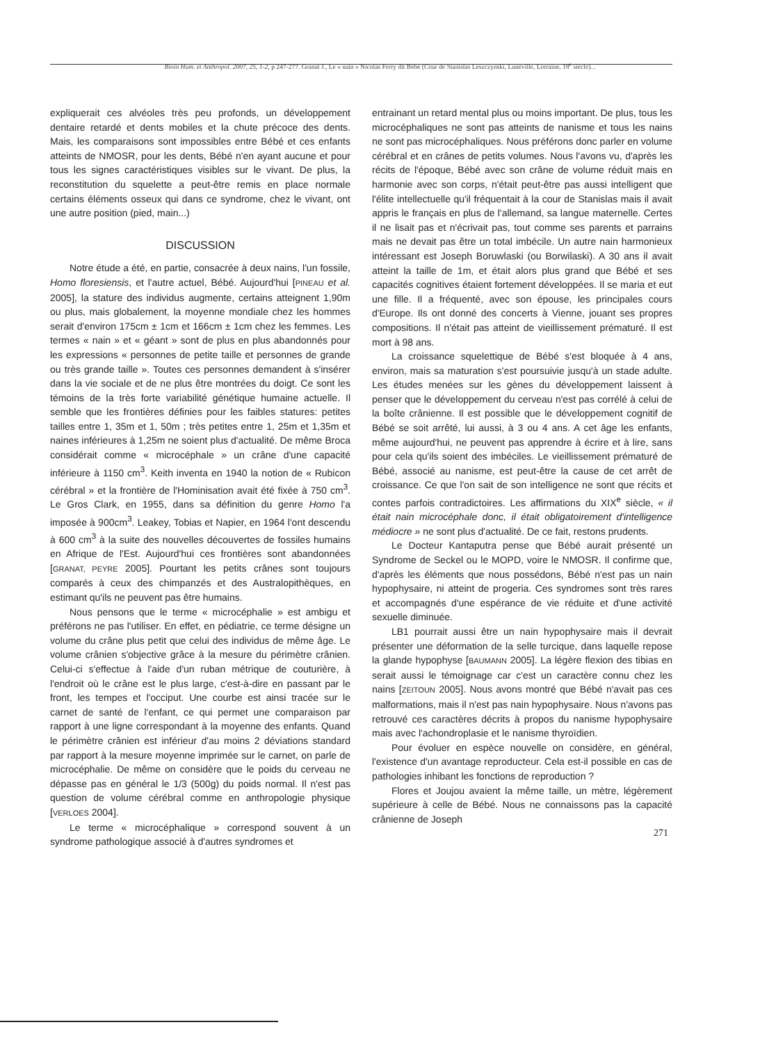Bioin Hum. et Anthropol. 2007, 25, 1-2, p 247-277. Granat J., Le « nain » Nicolas Ferry dit Bébé (Cour de Stanislas Leszczynski, Lunéville, Lorraine, 18<sup>e</sup> siècle)...
expliquerait ces alvéoles très peu profonds, un développement dentaire retardé et dents mobiles et la chute précoce des dents. Mais, les comparaisons sont impossibles entre Bébé et ces enfants atteints de NMOSR, pour les dents, Bébé n'en ayant aucune et pour tous les signes caractéristiques visibles sur le vivant. De plus, la reconstitution du squelette a peut-être remis en place normale certains éléments osseux qui dans ce syndrome, chez le vivant, ont une autre position (pied, main...)
DISCUSSION
Notre étude a été, en partie, consacrée à deux nains, l'un fossile, Homo floresiensis, et l'autre actuel, Bébé. Aujourd'hui [PINEAU et al. 2005], la stature des individus augmente, certains atteignent 1,90m ou plus, mais globalement, la moyenne mondiale chez les hommes serait d'environ 175cm ± 1cm et 166cm ± 1cm chez les femmes. Les termes « nain » et « géant » sont de plus en plus abandonnés pour les expressions « personnes de petite taille et personnes de grande ou très grande taille ». Toutes ces personnes demandent à s'insérer dans la vie sociale et de ne plus être montrées du doigt. Ce sont les témoins de la très forte variabilité génétique humaine actuelle. Il semble que les frontières définies pour les faibles statures: petites tailles entre 1, 35m et 1, 50m ; très petites entre 1, 25m et 1,35m et naines inférieures à 1,25m ne soient plus d'actualité. De même Broca considérait comme « microcéphale » un crâne d'une capacité inférieure à 1150 cm<sup>3</sup>. Keith inventa en 1940 la notion de « Rubicon cérébral » et la frontière de l'Hominisation avait été fixée à 750 cm<sup>3</sup>. Le Gros Clark, en 1955, dans sa définition du genre Homo l'a imposée à 900cm<sup>3</sup>. Leakey, Tobias et Napier, en 1964 l'ont descendu à 600 cm<sup>3</sup> à la suite des nouvelles découvertes de fossiles humains en Afrique de l'Est. Aujourd'hui ces frontières sont abandonnées [GRANAT, PEYRE 2005]. Pourtant les petits crânes sont toujours comparés à ceux des chimpanzés et des Australopithèques, en estimant qu'ils ne peuvent pas être humains.
Nous pensons que le terme « microcéphalie » est ambigu et préférons ne pas l'utiliser. En effet, en pédiatrie, ce terme désigne un volume du crâne plus petit que celui des individus de même âge. Le volume crânien s'objective grâce à la mesure du périmètre crânien. Celui-ci s'effectue à l'aide d'un ruban métrique de couturière, à l'endroit où le crâne est le plus large, c'est-à-dire en passant par le front, les tempes et l'occiput. Une courbe est ainsi tracée sur le carnet de santé de l'enfant, ce qui permet une comparaison par rapport à une ligne correspondant à la moyenne des enfants. Quand le périmètre crânien est inférieur d'au moins 2 déviations standard par rapport à la mesure moyenne imprimée sur le carnet, on parle de microcéphalie. De même on considère que le poids du cerveau ne dépasse pas en général le 1/3 (500g) du poids normal. Il n'est pas question de volume cérébral comme en anthropologie physique [VERLOES 2004].
Le terme « microcéphalique » correspond souvent à un syndrome pathologique associé à d'autres syndromes et
entrainant un retard mental plus ou moins important. De plus, tous les microcéphaliques ne sont pas atteints de nanisme et tous les nains ne sont pas microcéphaliques. Nous préférons donc parler en volume cérébral et en crânes de petits volumes. Nous l'avons vu, d'après les récits de l'époque, Bébé avec son crâne de volume réduit mais en harmonie avec son corps, n'était peut-être pas aussi intelligent que l'élite intellectuelle qu'il fréquentait à la cour de Stanislas mais il avait appris le français en plus de l'allemand, sa langue maternelle. Certes il ne lisait pas et n'écrivait pas, tout comme ses parents et parrains mais ne devait pas être un total imbécile. Un autre nain harmonieux intéressant est Joseph Boruwlaski (ou Borwilaski). A 30 ans il avait atteint la taille de 1m, et était alors plus grand que Bébé et ses capacités cognitives étaient fortement développées. Il se maria et eut une fille. Il a fréquenté, avec son épouse, les principales cours d'Europe. Ils ont donné des concerts à Vienne, jouant ses propres compositions. Il n'était pas atteint de vieillissement prématuré. Il est mort à 98 ans.
La croissance squelettique de Bébé s'est bloquée à 4 ans, environ, mais sa maturation s'est poursuivie jusqu'à un stade adulte. Les études menées sur les gènes du développement laissent à penser que le développement du cerveau n'est pas corrélé à celui de la boîte crânienne. Il est possible que le développement cognitif de Bébé se soit arrêté, lui aussi, à 3 ou 4 ans. A cet âge les enfants, même aujourd'hui, ne peuvent pas apprendre à écrire et à lire, sans pour cela qu'ils soient des imbéciles. Le vieillissement prématuré de Bébé, associé au nanisme, est peut-être la cause de cet arrêt de croissance. Ce que l'on sait de son intelligence ne sont que récits et contes parfois contradictoires. Les affirmations du XIX<sup>e</sup> siècle, « il était nain microcéphale donc, il était obligatoirement d'intelligence médiocre » ne sont plus d'actualité. De ce fait, restons prudents.
Le Docteur Kantaputra pense que Bébé aurait présenté un Syndrome de Seckel ou le MOPD, voire le NMOSR. Il confirme que, d'après les éléments que nous possédons, Bébé n'est pas un nain hypophysaire, ni atteint de progeria. Ces syndromes sont très rares et accompagnés d'une espérance de vie réduite et d'une activité sexuelle diminuée.
LB1 pourrait aussi être un nain hypophysaire mais il devrait présenter une déformation de la selle turcique, dans laquelle repose la glande hypophyse [BAUMANN 2005]. La légère flexion des tibias en serait aussi le témoignage car c'est un caractère connu chez les nains [ZEITOUN 2005]. Nous avons montré que Bébé n'avait pas ces malformations, mais il n'est pas nain hypophysaire. Nous n'avons pas retrouvé ces caractères décrits à propos du nanisme hypophysaire mais avec l'achondroplasie et le nanisme thyroïdien.
Pour évoluer en espèce nouvelle on considère, en général, l'existence d'un avantage reproducteur. Cela est-il possible en cas de pathologies inhibant les fonctions de reproduction ?
Flores et Joujou avaient la même taille, un mètre, légèrement supérieure à celle de Bébé. Nous ne connaissons pas la capacité crânienne de Joseph
271